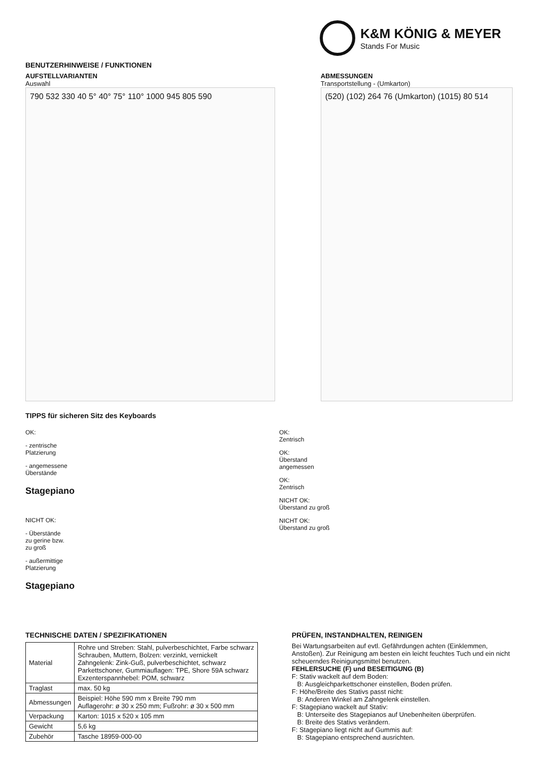K&M KÖNIG & MEYER
Stands For Music
BENUTZERHINWEISE / FUNKTIONEN
AUFSTELLVARIANTEN
Auswahl
790 532 330 40 5° 40° 75° 110° 1000 945 805 590
ABMESSUNGEN
Transportstellung - (Umkarton)
(520) (102) 264 76 (Umkarton) (1015) 80 514
TIPPS für sicheren Sitz des Keyboards
OK:
- zentrische
Platzierung
- angemessene
Überstände
Stagepiano
NICHT OK:
- Überstände
zu gerine bzw.
zu groß
- außermittige
Platzierung
Stagepiano
OK:
Zentrisch
OK:
Überstand
angemessen
OK:
Zentrisch
NICHT OK:
Überstand zu groß
NICHT OK:
Überstand zu groß
TECHNISCHE DATEN / SPEZIFIKATIONEN
| Material | Rohre und Streben: Stahl, pulverbeschichtet, Farbe schwarz Schrauben, Muttern, Bolzen: verzinkt, vernickelt Zahngelenk: Zink-Guß, pulverbeschichtet, schwarz Parkettschoner, Gummiauflagen: TPE, Shore 59A schwarz Exzenterspannhebel: POM, schwarz |
| Traglast | max. 50 kg |
| Abmessungen | Beispiel: Höhe 590 mm x Breite 790 mm Auflagerohr: ø 30 x 250 mm; Fußrohr: ø 30 x 500 mm |
| Verpackung | Karton: 1015 x 520 x 105 mm |
| Gewicht | 5,6 kg |
| Zubehör | Tasche 18959-000-00 |
PRÜFEN, INSTANDHALTEN, REINIGEN
Bei Wartungsarbeiten auf evtl. Gefährdungen achten (Einklemmen, Anstoßen). Zur Reinigung am besten ein leicht feuchtes Tuch und ein nicht scheuerndes Reinigungsmittel benutzen.
FEHLERSUCHE (F) und BESEITIGUNG (B)
F: Stativ wackelt auf dem Boden:
B: Ausgleichparkettschoner einstellen, Boden prüfen.
F: Höhe/Breite des Stativs passt nicht:
B: Anderen Winkel am Zahngelenk einstellen.
F: Stagepiano wackelt auf Stativ:
B: Unterseite des Stagepianos auf Unebenheiten überprüfen.
B: Breite des Stativs verändern.
F: Stagepiano liegt nicht auf Gummis auf:
B: Stagepiano entsprechend ausrichten.